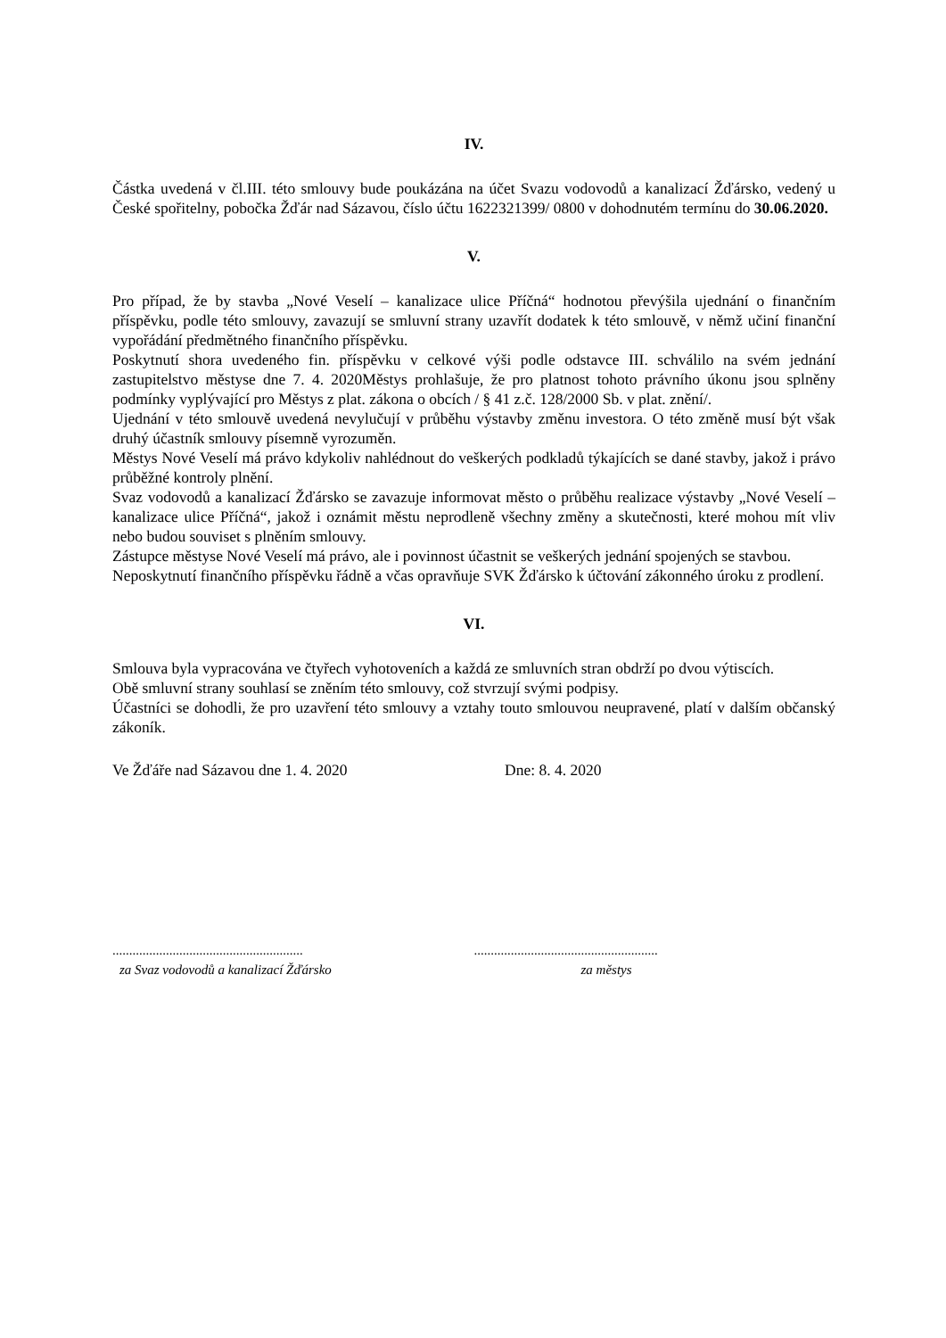IV.
Částka uvedená v čl.III. této smlouvy bude poukázána na účet Svazu vodovodů a kanalizací Žďársko, vedený u České spořitelny, pobočka Žďár nad Sázavou, číslo účtu 1622321399/ 0800 v dohodnutém termínu do 30.06.2020.
V.
Pro případ, že by stavba „Nové Veselí – kanalizace ulice Příčná“ hodnotou převýšila ujednání o finančním příspěvku, podle této smlouvy, zavazují se smluvní strany uzavřít dodatek k této smlouvě, v němž učiní finanční vypořádání předmětného finančního příspěvku.
Poskytnutí shora uvedeného fin. příspěvku v celkové výši podle odstavce III. schválilo na svém jednání zastupitelstvo městyse dne 7. 4. 2020Městys prohlašuje, že pro platnost tohoto právního úkonu jsou splněny podmínky vyplývající pro Městys z plat. zákona o obcích / § 41 z.č. 128/2000 Sb. v plat. znění/.
Ujednání v této smlouvě uvedená nevylučují v průběhu výstavby změnu investora. O této změně musí být však druhý účastník smlouvy písemně vyrozuměn.
Městys Nové Veselí má právo kdykoliv nahlédnout do veškerých podkladů týkajících se dané stavby, jakož i právo průběžné kontroly plnění.
Svaz vodovodů a kanalizací Žďársko se zavazuje informovat město o průběhu realizace výstavby „Nové Veselí – kanalizace ulice Příčná“, jakož i oznámit městu neprodleně všechny změny a skutečnosti, které mohou mít vliv nebo budou souviset s plněním smlouvy.
Zástupce městyse Nové Veselí má právo, ale i povinnost účastnit se veškerých jednání spojených se stavbou.
Neposkytnutí finančního příspěvku řádně a včas opravňuje SVK Žďársko k účtování zákonného úroku z prodlení.
VI.
Smlouva byla vypracována ve čtyřech vyhotoveních a každá ze smluvních stran obdrží po dvou výtiscích.
Obě smluvní strany souhlasí se zněním této smlouvy, což stvrzují svými podpisy.
Účastníci se dohodli, že pro uzavření této smlouvy a vztahy touto smlouvou neupravené, platí v dalším občanský zákoník.
Ve Žďáře nad Sázavou dne 1. 4. 2020 Dne: 8. 4. 2020
.........................................................
za Svaz vodovodů a kanalizací Žďársko
.......................................................
za městys